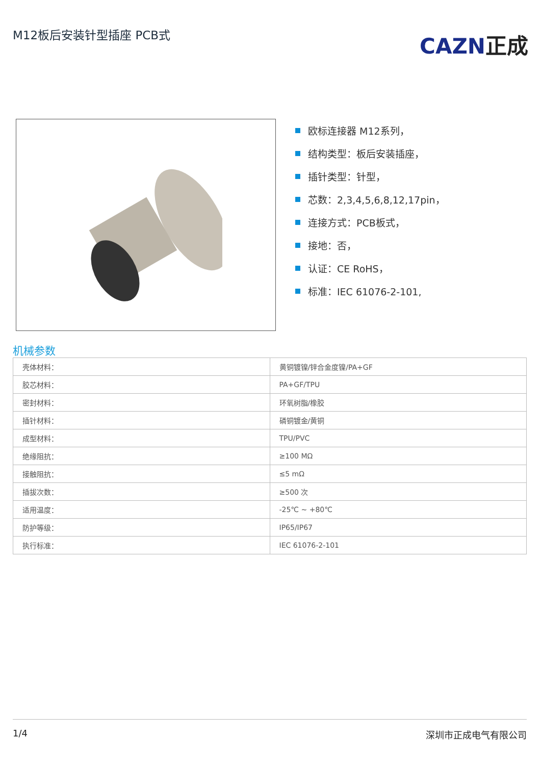M12板后安装针型插座 PCB式
CAZN正成
欧标连接器 M12系列，
结构类型：板后安装插座，
插针类型：针型，
芯数：2,3,4,5,6,8,12,17pin，
连接方式：PCB板式，
接地：否，
认证：CE RoHS，
标准：IEC 61076-2-101,
机械参数
| 壳体材料： | 黄铜镀镍/锌合金度镍/PA+GF |
| 胶芯材料： | PA+GF/TPU |
| 密封材料： | 环氧树脂/橡胶 |
| 插针材料： | 磷铜镀金/黄铜 |
| 成型材料： | TPU/PVC |
| 绝缘阻抗： | ≥100 MΩ |
| 接触阻抗： | ≤5 mΩ |
| 插拔次数： | ≥500 次 |
| 适用温度： | -25℃ ~ +80℃ |
| 防护等级： | IP65/IP67 |
| 执行标准： | IEC 61076-2-101 |
1/4 深圳市正成电气有限公司